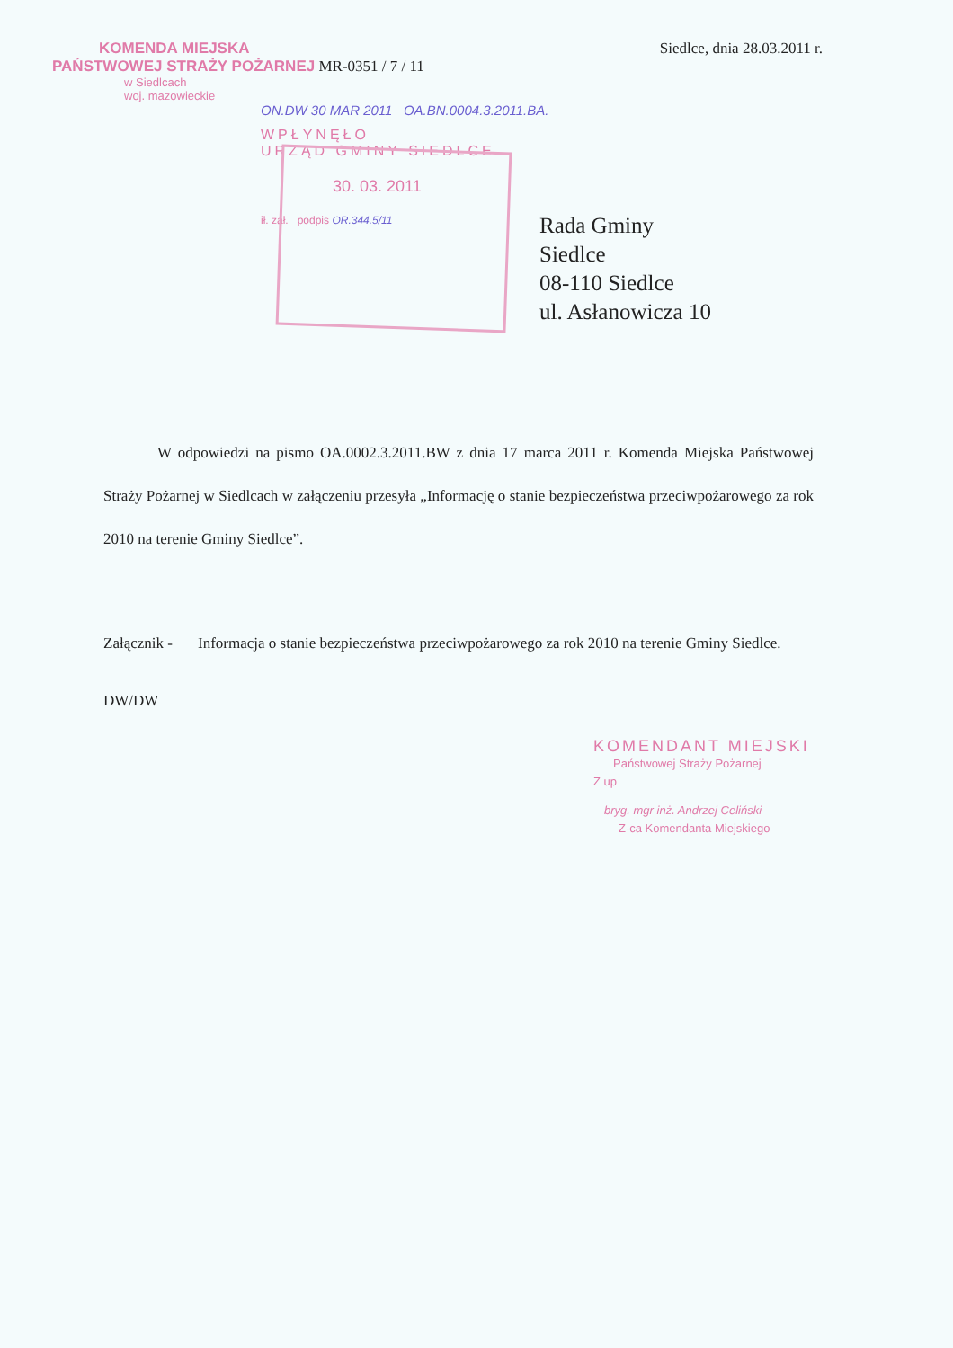KOMENDA MIEJSKA
PAŃSTWOWEJ STRAŻY POŻARNEJ MR-0351 / 7 / 11
w Siedlcach
woj. mazowieckie
Siedlce, dnia 28.03.2011 r.
ON.DW 30 MAR 2011 OA.BN.0004.3.2011.BA.
WPŁYNĘŁO
URZĄD GMINY SIEDLCE
30. 03. 2011
ił. zał. podpis OR.344.5/11
Rada Gminy
Siedlce
08-110 Siedlce
ul. Asłanowicza 10
W odpowiedzi na pismo OA.0002.3.2011.BW z dnia 17 marca 2011 r. Komenda Miejska Państwowej Straży Pożarnej w Siedlcach w załączeniu przesyła „Informację o stanie bezpieczeństwa przeciwpożarowego za rok 2010 na terenie Gminy Siedlce”.
Załącznik - Informacja o stanie bezpieczeństwa przeciwpożarowego za rok 2010 na terenie Gminy Siedlce.
DW/DW
KOMENDANT MIEJSKI
Państwowej Straży Pożarnej
Z up
bryg. mgr inż. Andrzej Celiński
Z-ca Komendanta Miejskiego